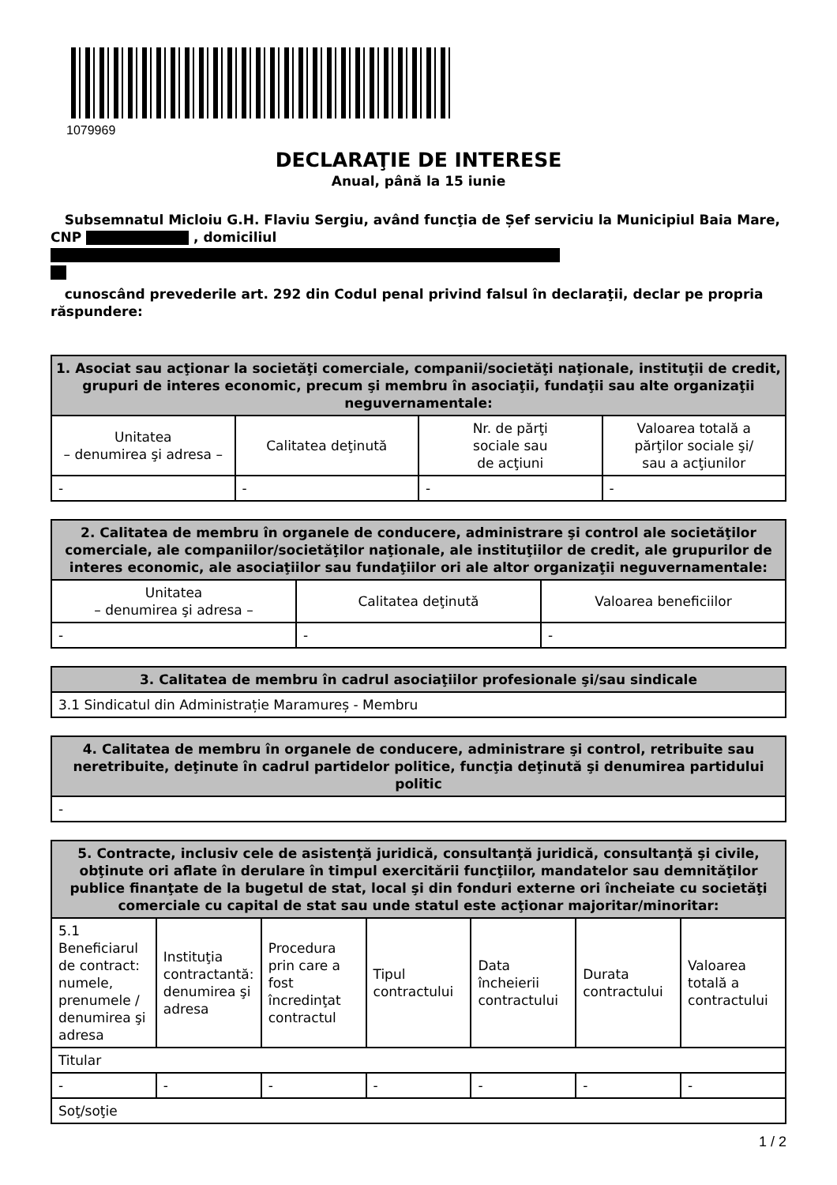1079969
DECLARAŢIE DE INTERESE
Anual, până la 15 iunie
Subsemnatul Micloiu G.H. Flaviu Sergiu, având funcţia de Șef serviciu la Municipiul Baia Mare,
CNP , domiciliul
cunoscând prevederile art. 292 din Codul penal privind falsul în declaraţii, declar pe propria răspundere:
| 1. Asociat sau acţionar la societăţi comerciale, companii/societăţi naţionale, instituţii de credit, grupuri de interes economic, precum şi membru în asociaţii, fundaţii sau alte organizaţii neguvernamentale: | | | |
| --- | --- | --- | --- |
| Unitatea – denumirea şi adresa – | Calitatea deţinută | Nr. de părţi sociale sau de acţiuni | Valoarea totală a părţilor sociale şi/ sau a acţiunilor |
| - | - | - | - |
| 2. Calitatea de membru în organele de conducere, administrare şi control ale societăţilor comerciale, ale companiilor/societăţilor naţionale, ale instituţiilor de credit, ale grupurilor de interes economic, ale asociaţiilor sau fundaţiilor ori ale altor organizaţii neguvernamentale: | | |
| --- | --- | --- |
| Unitatea – denumirea şi adresa – | Calitatea deţinută | Valoarea beneficiilor |
| - | - | - |
| 3. Calitatea de membru în cadrul asociaţiilor profesionale şi/sau sindicale |
| --- |
| 3.1 Sindicatul din Administrație Maramureș - Membru |
| 4. Calitatea de membru în organele de conducere, administrare şi control, retribuite sau neretribuite, deţinute în cadrul partidelor politice, funcţia deţinută şi denumirea partidului politic |
| --- |
| - |
| 5. Contracte, inclusiv cele de asistenţă juridică, consultanţă juridică, consultanţă şi civile, obţinute ori aflate în derulare în timpul exercitării funcţiilor, mandatelor sau demnităţilor publice finanţate de la bugetul de stat, local şi din fonduri externe ori încheiate cu societăţi comerciale cu capital de stat sau unde statul este acţionar majoritar/minoritar: | | | | | | |
| --- | --- | --- | --- | --- | --- | --- |
| 5.1 Beneficiarul de contract: numele, prenumele / denumirea şi adresa | Instituţia contractantă: denumirea şi adresa | Procedura prin care a fost încredinţat contractul | Tipul contractului | Data încheierii contractului | Durata contractului | Valoarea totală a contractului |
| Titular | | | | | | |
| - | - | - | - | - | - | - |
| Soţ/soţie | | | | | | |
1 / 2